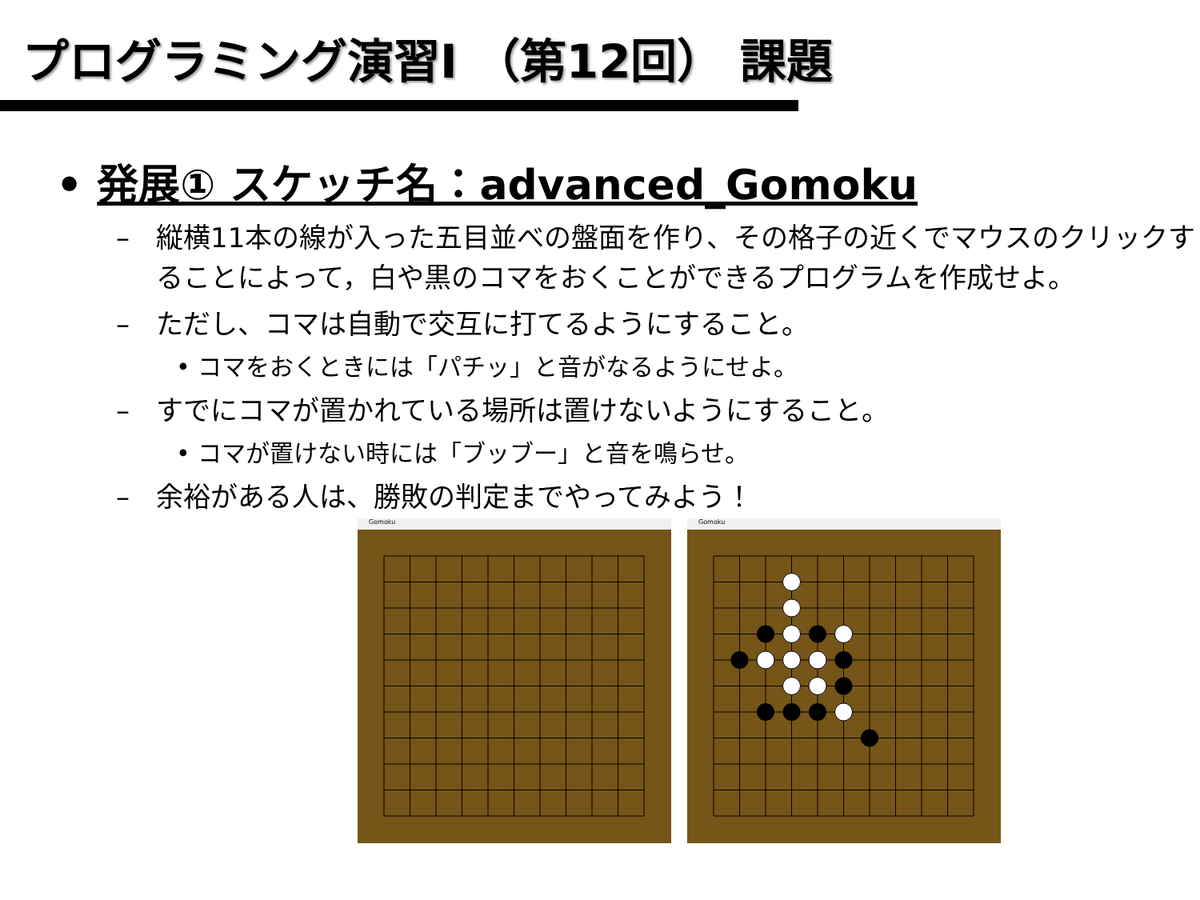プログラミング演習I （第12回） 課題
• 発展① スケッチ名：advanced_Gomoku
– 縦横11本の線が入った五目並べの盤面を作り、その格子の近くでマウスのクリックすることによって，白や黒のコマをおくことができるプログラムを作成せよ。
– ただし、コマは自動で交互に打てるようにすること。
• コマをおくときには「パチッ」と音がなるようにせよ。
– すでにコマが置かれている場所は置けないようにすること。
• コマが置けない時には「ブッブー」と音を鳴らせ。
– 余裕がある人は、勝敗の判定までやってみよう！
Gomoku Gomoku